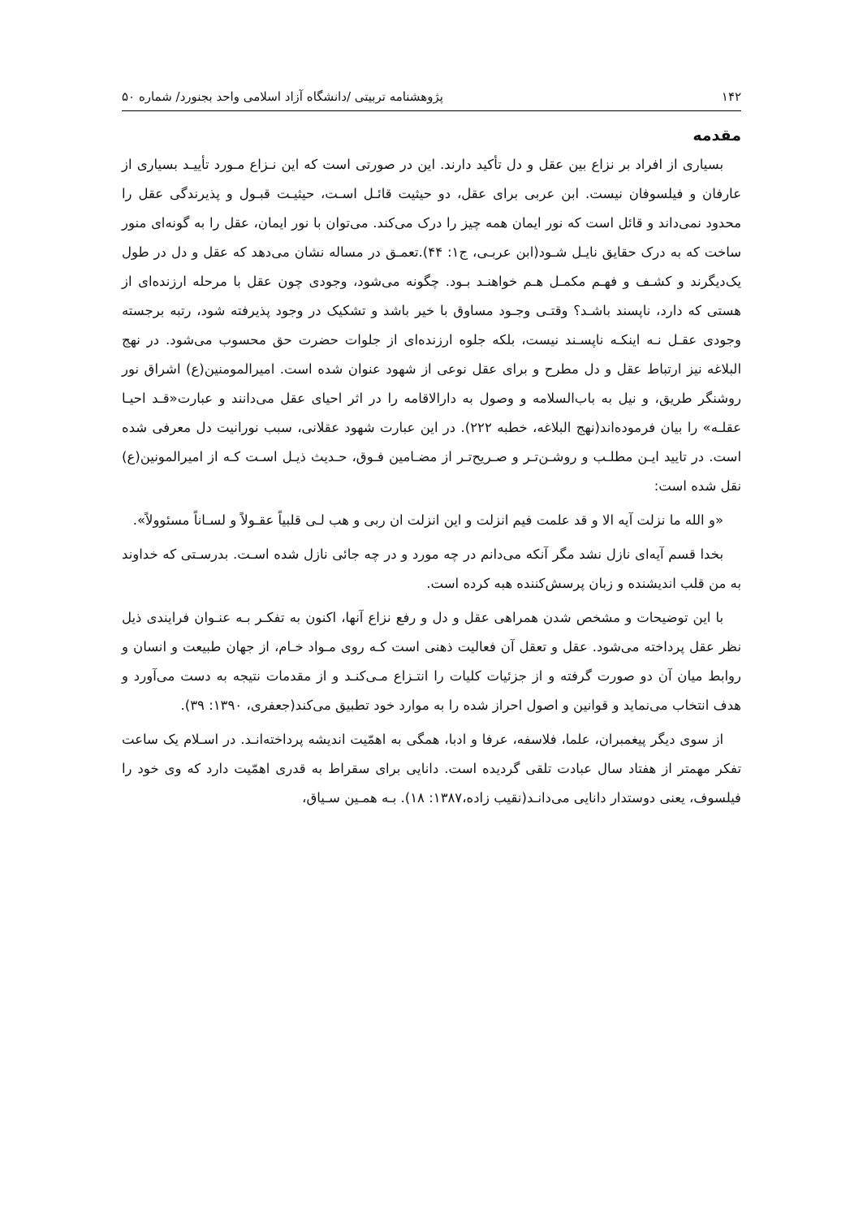۱۴۲ پژوهشنامه تربیتی /دانشگاه آزاد اسلامی واحد بجنورد/ شماره ۵۰
مقدمه
بسیاری از افراد بر نزاع بین عقل و دل تأکید دارند. این در صورتی است که این نـزاع مـورد تأییـد بسیاری از عارفان و فیلسوفان نیست. ابن عربی برای عقل، دو حیثیت قائـل اسـت، حیثیـت قبـول و پذیرندگی عقل را محدود نمی‌داند و قائل است که نور ایمان همه چیز را درک می‌کند. می‌توان با نور ایمان، عقل را به گونه‌ای منور ساخت که به درک حقایق نایـل شـود(ابن عربـی، ج۱: ۴۴).تعمـق در مساله نشان می‌دهد که عقل و دل در طول یک‌دیگرند و کشـف و فهـم مکمـل هـم خواهنـد بـود. چگونه می‌شود، وجودی چون عقل با مرحله ارزنده‌ای از هستی که دارد، ناپسند باشـد؟ وقتـی وجـود مساوق با خیر باشد و تشکیک در وجود پذیرفته شود، رتبه برجسته وجودی عقـل نـه اینکـه ناپسـند نیست، بلکه جلوه ارزنده‌ای از جلوات حضرت حق محسوب می‌شود. در نهج البلاغه نیز ارتباط عقل و دل مطرح و برای عقل نوعی از شهود عنوان شده است. امیرالمومنین(ع) اشراق نور روشنگر طریق، و نیل به باب‌السلامه و وصول به دارالاقامه را در اثر احیای عقل می‌دانند و عبارت«قـد احیـا عقلـه» را بیان فرموده‌اند(نهج البلاغه، خطبه ۲۲۲). در این عبارت شهود عقلانی، سبب نورانیت دل معرفی شده است. در تایید ایـن مطلـب و روشـن‌تـر و صـریح‌تـر از مضـامین فـوق، حـدیث ذیـل اسـت کـه از امیرالمونین(ع) نقل شده است:
«و الله ما نزلت آیه الا و قد علمت فیم انزلت و این انزلت ان ربی و هب لـی قلبیاً عقـولاً و لسـاناً مسئوولاً».
بخدا قسم آیه‌ای نازل نشد مگر آنکه می‌دانم در چه مورد و در چه جائی نازل شده اسـت. بدرسـتی که خداوند به من قلب اندیشنده و زبان پرسش‌کننده هبه کرده است.
با این توضیحات و مشخص شدن همراهی عقل و دل و رفع نزاع آنها، اکنون به تفکـر بـه عنـوان فرایندی ذیل نظر عقل پرداخته می‌شود. عقل و تعقل آن فعالیت ذهنی است کـه روی مـواد خـام، از جهان طبیعت و انسان و روابط میان آن دو صورت گرفته و از جزئیات کلیات را انتـزاع مـی‌کنـد و از مقدمات نتیجه به دست می‌آورد و هدف انتخاب می‌نماید و قوانین و اصول احراز شده را به موارد خود تطبیق می‌کند(جعفری، ۱۳۹۰: ۳۹).
از سوی دیگر پیغمبران، علما، فلاسفه، عرفا و ادبا، همگی به اهمّیت اندیشه پرداخته‌انـد. در اسـلام یک ساعت تفکر مهمتر از هفتاد سال عبادت تلقی گردیده است. دانایی برای سقراط به قدری اهمّیت دارد که وی خود را فیلسوف، یعنی دوستدار دانایی می‌دانـد(نقیب زاده،۱۳۸۷: ۱۸). بـه همـین سـیاق،